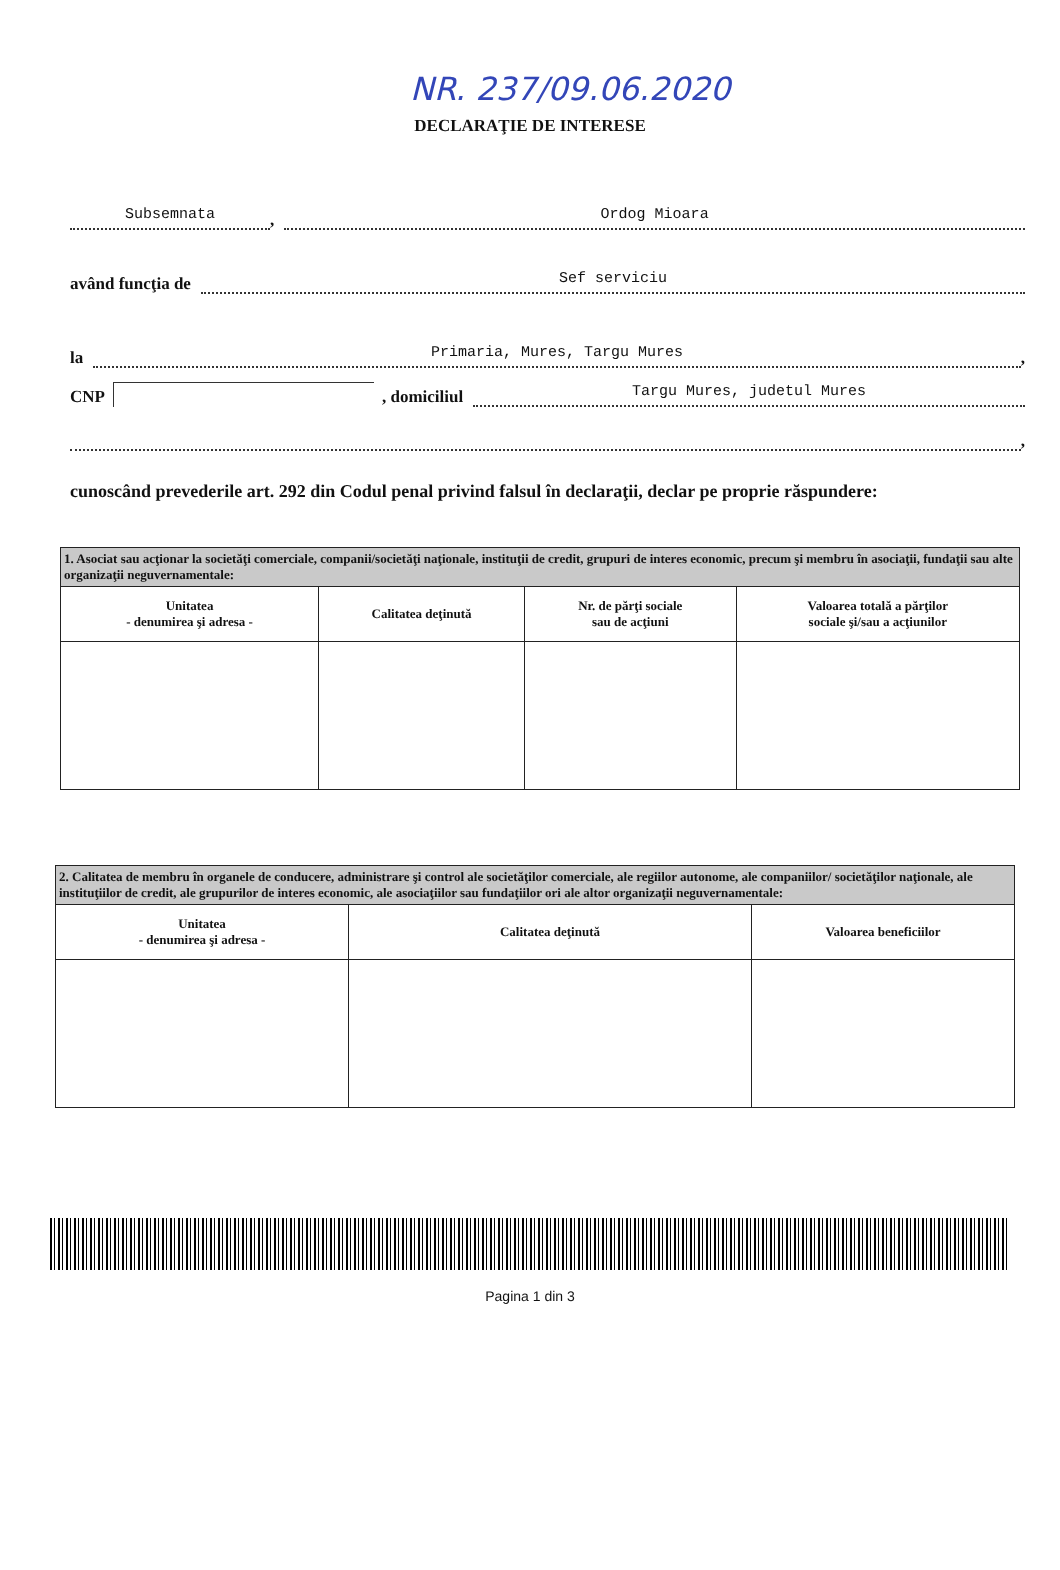NR. 237/09.06.2020
DECLARAŢIE DE INTERESE
Subsemnata, Ordog Mioara
având funcţia de Sef serviciu
la Primaria, Mures, Targu Mures,
CNP , domiciliul Targu Mures, judetul Mures
,
cunoscând prevederile art. 292 din Codul penal privind falsul în declaraţii, declar pe proprie răspundere:
| 1. Asociat sau acţionar la societăţi comerciale, companii/societăţi naţionale, instituţii de credit, grupuri de interes economic, precum şi membru în asociaţii, fundaţii sau alte organizaţii neguvernamentale: | | | |
| Unitatea - denumirea şi adresa - | Calitatea deţinută | Nr. de părţi sociale sau de acţiuni | Valoarea totală a părţilor sociale şi/sau a acţiunilor |
| 2. Calitatea de membru în organele de conducere, administrare şi control ale societăţilor comerciale, ale regiilor autonome, ale companiilor/ societăţilor naţionale, ale instituţiilor de credit, ale grupurilor de interes economic, ale asociaţiilor sau fundaţiilor ori ale altor organizaţii neguvernamentale: | | |
| Unitatea - denumirea şi adresa - | Calitatea deţinută | Valoarea beneficiilor |
Pagina 1 din 3